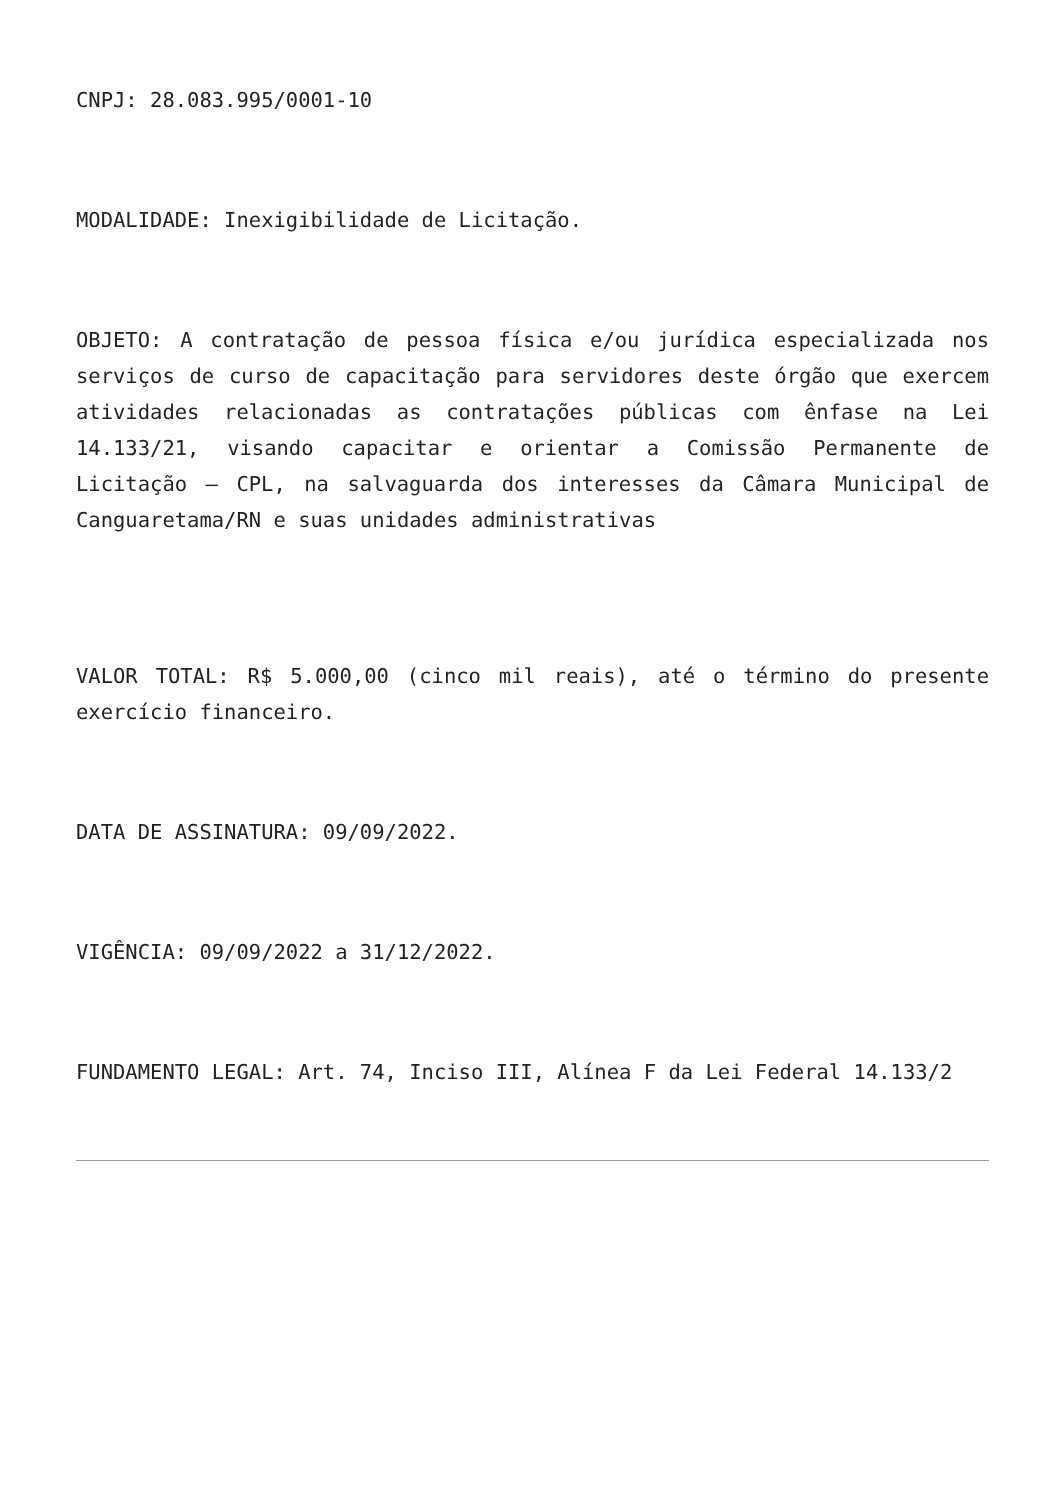CNPJ: 28.083.995/0001-10
MODALIDADE: Inexigibilidade de Licitação.
OBJETO: A contratação de pessoa física e/ou jurídica especializada nos serviços de curso de capacitação para servidores deste órgão que exercem atividades relacionadas as contratações públicas com ênfase na Lei 14.133/21, visando capacitar e orientar a Comissão Permanente de Licitação – CPL, na salvaguarda dos interesses da Câmara Municipal de Canguaretama/RN e suas unidades administrativas
VALOR TOTAL: R$ 5.000,00 (cinco mil reais), até o término do presente exercício financeiro.
DATA DE ASSINATURA: 09/09/2022.
VIGÊNCIA: 09/09/2022 a 31/12/2022.
FUNDAMENTO LEGAL: Art. 74, Inciso III, Alínea F da Lei Federal 14.133/2